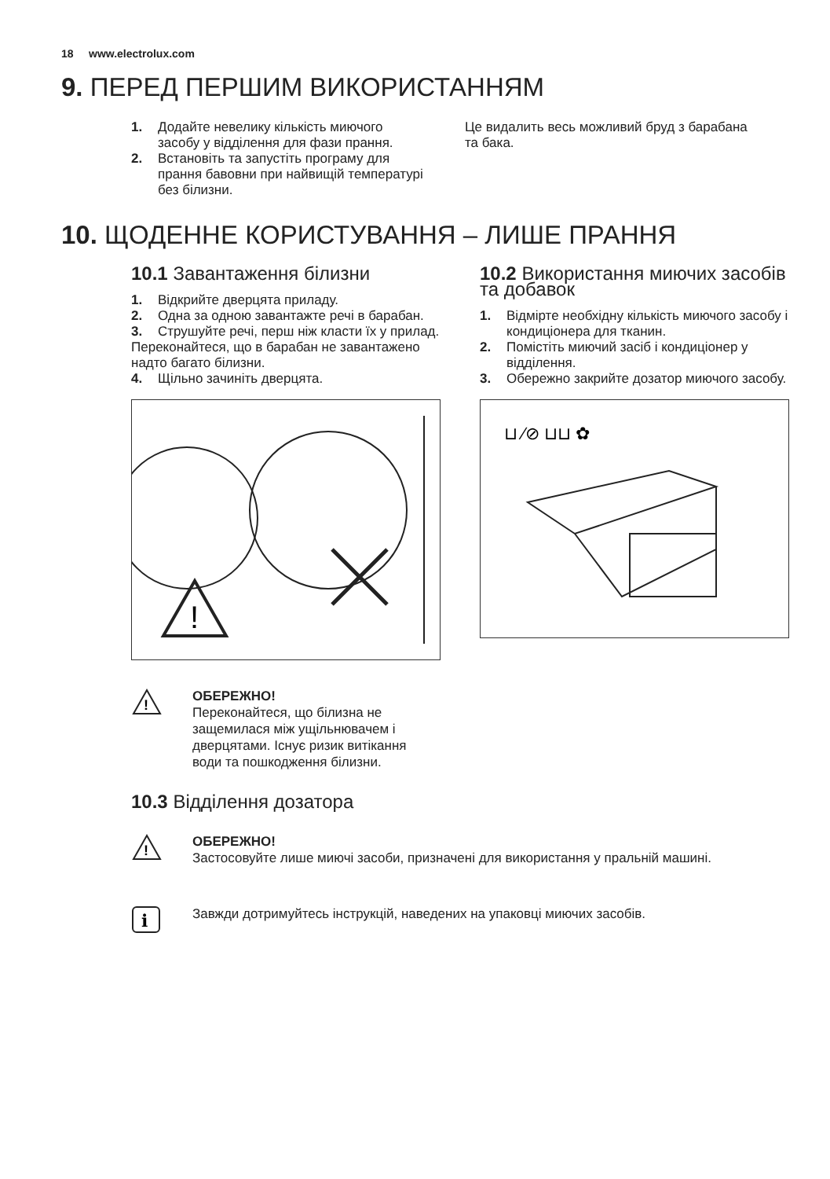18 www.electrolux.com
9. ПЕРЕД ПЕРШИМ ВИКОРИСТАННЯМ
1. Додайте невелику кількість миючого засобу у відділення для фази прання.
2. Встановіть та запустіть програму для прання бавовни при найвищій температурі без білизни.
Це видалить весь можливий бруд з барабана та бака.
10. ЩОДЕННЕ КОРИСТУВАННЯ – ЛИШЕ ПРАННЯ
10.1 Завантаження білизни
1. Відкрийте дверцята приладу.
2. Одна за одною завантажте речі в барабан.
3. Струшуйте речі, перш ніж класти їх у прилад.
Переконайтеся, що в барабан не завантажено надто багато білизни.
4. Щільно зачиніть дверцята.
!
10.2 Використання миючих засобів та добавок
1. Відмірте необхідну кількість миючого засобу і кондиціонера для тканин.
2. Помістіть миючий засіб і кондиціонер у відділення.
3. Обережно закрийте дозатор миючого засобу.
⊔ ⁄⊘ ⊔⊔ ✿
!
ОБЕРЕЖНО!
Переконайтеся, що білизна не защемилася між ущільнювачем і дверцятами. Існує ризик витікання води та пошкодження білизни.
10.3 Відділення дозатора
!
ОБЕРЕЖНО!
Застосовуйте лише миючі засоби, призначені для використання у пральній машині.
i
Завжди дотримуйтесь інструкцій, наведених на упаковці миючих засобів.